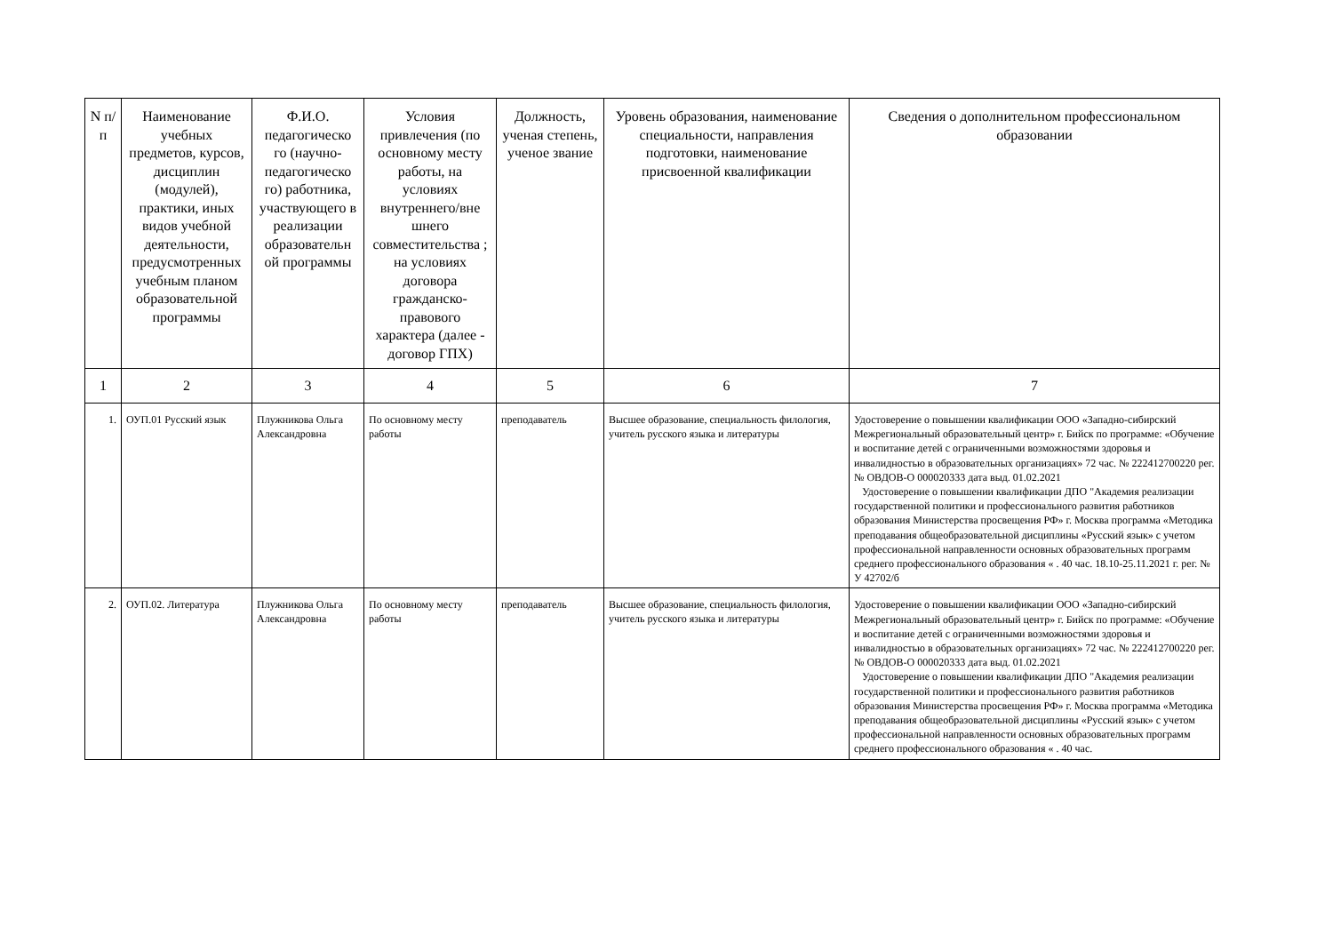| N п/п | Наименование учебных предметов, курсов, дисциплин (модулей), практики, иных видов учебной деятельности, предусмотренных учебным планом образовательной программы | Ф.И.О. педагогическо го (научно-педагогическо го) работника, участвующего в реализации образовательн ой программы | Условия привлечения (по основному месту работы, на условиях внутреннего/вне шнего совместительства ; на условиях договора гражданско-правового характера (далее - договор ГПХ) | Должность, ученая степень, ученое звание | Уровень образования, наименование специальности, направления подготовки, наименование присвоенной квалификации | Сведения о дополнительном профессиональном образовании |
| --- | --- | --- | --- | --- | --- | --- |
| 1 | 2 | 3 | 4 | 5 | 6 | 7 |
| 1. | ОУП.01 Русский язык | Плужникова Ольга Александровна | По основному месту работы | преподаватель | Высшее образование, специальность филология, учитель русского языка и литературы | Удостоверение о повышении квалификации ООО «Западно-сибирский Межрегиональный образовательный центр» г. Бийск по программе: «Обучение и воспитание детей с ограниченными возможностями здоровья и инвалидностью в образовательных организациях» 72 час. № 222412700220 рег. № ОВДОВ-О 000020333 дата выд. 01.02.2021 Удостоверение о повышении квалификации ДПО "Академия реализации государственной политики и профессионального развития работников образования Министерства просвещения РФ» г. Москва программа «Методика преподавания общеобразовательной дисциплины «Русский язык» с учетом профессиональной направленности основных образовательных программ среднего профессионального образования « . 40 час. 18.10-25.11.2021 г. рег. № У 42702/б |
| 2. | ОУП.02. Литература | Плужникова Ольга Александровна | По основному месту работы | преподаватель | Высшее образование, специальность филология, учитель русского языка и литературы | Удостоверение о повышении квалификации ООО «Западно-сибирский Межрегиональный образовательный центр» г. Бийск по программе: «Обучение и воспитание детей с ограниченными возможностями здоровья и инвалидностью в образовательных организациях» 72 час. № 222412700220 рег. № ОВДОВ-О 000020333 дата выд. 01.02.2021 Удостоверение о повышении квалификации ДПО "Академия реализации государственной политики и профессионального развития работников образования Министерства просвещения РФ» г. Москва программа «Методика преподавания общеобразовательной дисциплины «Русский язык» с учетом профессиональной направленности основных образовательных программ среднего профессионального образования « . 40 час. |